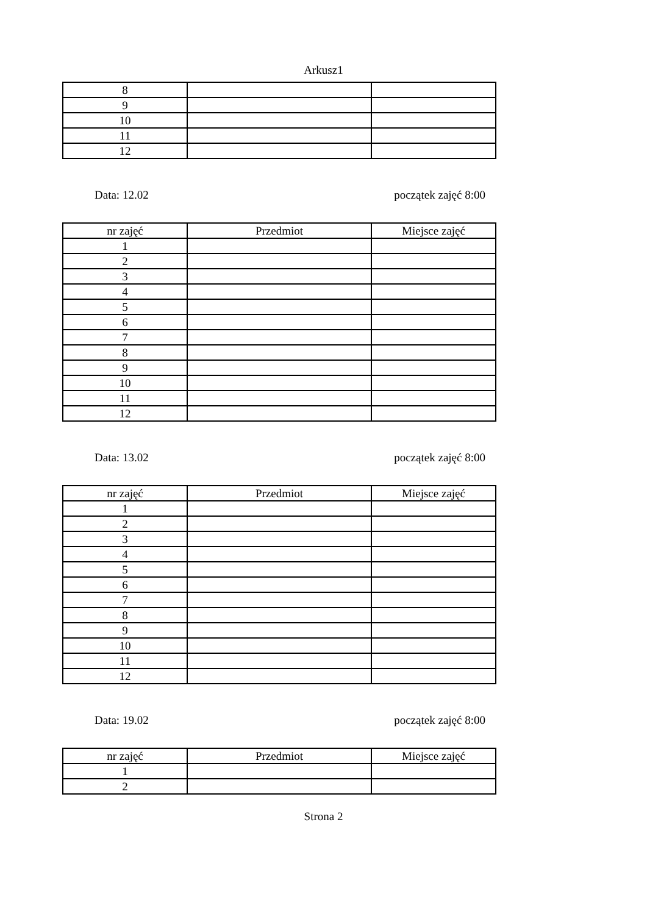Arkusz1
| 8 | | |
| 9 | | |
| 10 | | |
| 11 | | |
| 12 | | |
Data: 12.02 początek zajęć 8:00
| nr zajęć | Przedmiot | Miejsce zajęć |
| 1 | | |
| 2 | | |
| 3 | | |
| 4 | | |
| 5 | | |
| 6 | | |
| 7 | | |
| 8 | | |
| 9 | | |
| 10 | | |
| 11 | | |
| 12 | | |
Data: 13.02 początek zajęć 8:00
| nr zajęć | Przedmiot | Miejsce zajęć |
| 1 | | |
| 2 | | |
| 3 | | |
| 4 | | |
| 5 | | |
| 6 | | |
| 7 | | |
| 8 | | |
| 9 | | |
| 10 | | |
| 11 | | |
| 12 | | |
Data: 19.02 początek zajęć 8:00
| nr zajęć | Przedmiot | Miejsce zajęć |
| 1 | | |
| 2 | | |
Strona 2